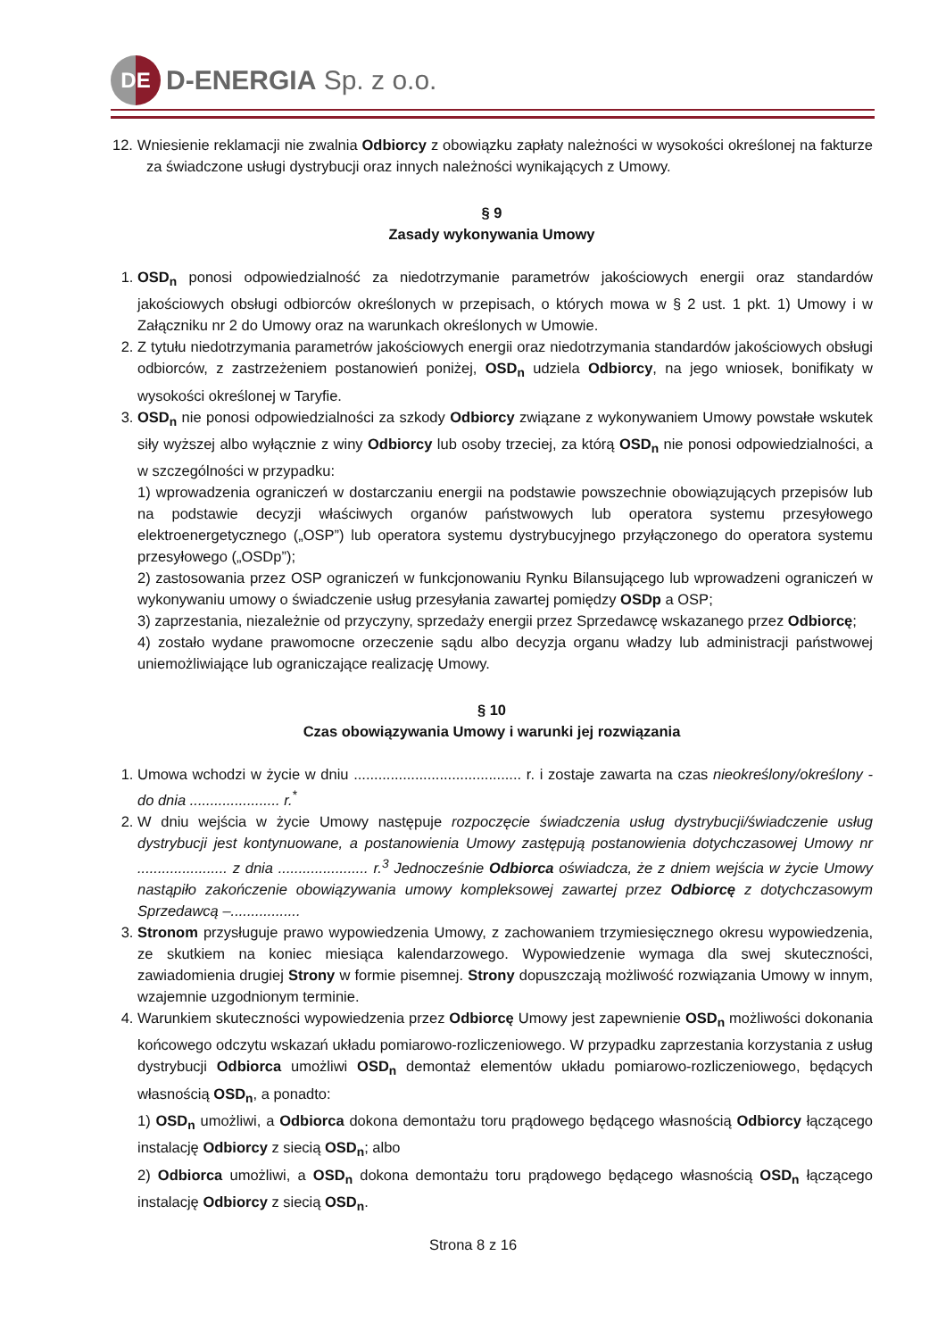DE
D-ENERGIA Sp. z o.o.
12. Wniesienie reklamacji nie zwalnia Odbiorcy z obowiązku zapłaty należności w wysokości określonej na fakturze za świadczone usługi dystrybucji oraz innych należności wynikających z Umowy.
§ 9
Zasady wykonywania Umowy
1. OSD<sub>n</sub> ponosi odpowiedzialność za niedotrzymanie parametrów jakościowych energii oraz standardów jakościowych obsługi odbiorców określonych w przepisach, o których mowa w § 2 ust. 1 pkt. 1) Umowy i w Załączniku nr 2 do Umowy oraz na warunkach określonych w Umowie.
2. Z tytułu niedotrzymania parametrów jakościowych energii oraz niedotrzymania standardów jakościowych obsługi odbiorców, z zastrzeżeniem postanowień poniżej, OSD<sub>n</sub> udziela Odbiorcy, na jego wniosek, bonifikaty w wysokości określonej w Taryfie.
3. OSD<sub>n</sub> nie ponosi odpowiedzialności za szkody Odbiorcy związane z wykonywaniem Umowy powstałe wskutek siły wyższej albo wyłącznie z winy Odbiorcy lub osoby trzeciej, za którą OSD<sub>n</sub> nie ponosi odpowiedzialności, a w szczególności w przypadku:
1) wprowadzenia ograniczeń w dostarczaniu energii na podstawie powszechnie obowiązujących przepisów lub na podstawie decyzji właściwych organów państwowych lub operatora systemu przesyłowego elektroenergetycznego („OSP”) lub operatora systemu dystrybucyjnego przyłączonego do operatora systemu przesyłowego („OSDp”);
2) zastosowania przez OSP ograniczeń w funkcjonowaniu Rynku Bilansującego lub wprowadzeni ograniczeń w wykonywaniu umowy o świadczenie usług przesyłania zawartej pomiędzy OSDp a OSP;
3) zaprzestania, niezależnie od przyczyny, sprzedaży energii przez Sprzedawcę wskazanego przez Odbiorcę;
4) zostało wydane prawomocne orzeczenie sądu albo decyzja organu władzy lub administracji państwowej uniemożliwiające lub ograniczające realizację Umowy.
§ 10
Czas obowiązywania Umowy i warunki jej rozwiązania
1. Umowa wchodzi w życie w dniu ......................................... r. i zostaje zawarta na czas nieokreślony/określony - do dnia ...................... r.<sup>*</sup>
2. W dniu wejścia w życie Umowy następuje rozpoczęcie świadczenia usług dystrybucji/świadczenie usług dystrybucji jest kontynuowane, a postanowienia Umowy zastępują postanowienia dotychczasowej Umowy nr ...................... z dnia ...................... r.<sup>3</sup> Jednocześnie Odbiorca oświadcza, że z dniem wejścia w życie Umowy nastąpiło zakończenie obowiązywania umowy kompleksowej zawartej przez Odbiorcę z dotychczasowym Sprzedawcą –.................
3. Stronom przysługuje prawo wypowiedzenia Umowy, z zachowaniem trzymiesięcznego okresu wypowiedzenia, ze skutkiem na koniec miesiąca kalendarzowego. Wypowiedzenie wymaga dla swej skuteczności, zawiadomienia drugiej Strony w formie pisemnej. Strony dopuszczają możliwość rozwiązania Umowy w innym, wzajemnie uzgodnionym terminie.
4. Warunkiem skuteczności wypowiedzenia przez Odbiorcę Umowy jest zapewnienie OSD<sub>n</sub> możliwości dokonania końcowego odczytu wskazań układu pomiarowo-rozliczeniowego. W przypadku zaprzestania korzystania z usług dystrybucji Odbiorca umożliwi OSD<sub>n</sub> demontaż elementów układu pomiarowo-rozliczeniowego, będących własnością OSD<sub>n</sub>, a ponadto:
1) OSD<sub>n</sub> umożliwi, a Odbiorca dokona demontażu toru prądowego będącego własnością Odbiorcy łączącego instalację Odbiorcy z siecią OSD<sub>n</sub>; albo
2) Odbiorca umożliwi, a OSD<sub>n</sub> dokona demontażu toru prądowego będącego własnością OSD<sub>n</sub> łączącego instalację Odbiorcy z siecią OSD<sub>n</sub>.
Strona 8 z 16